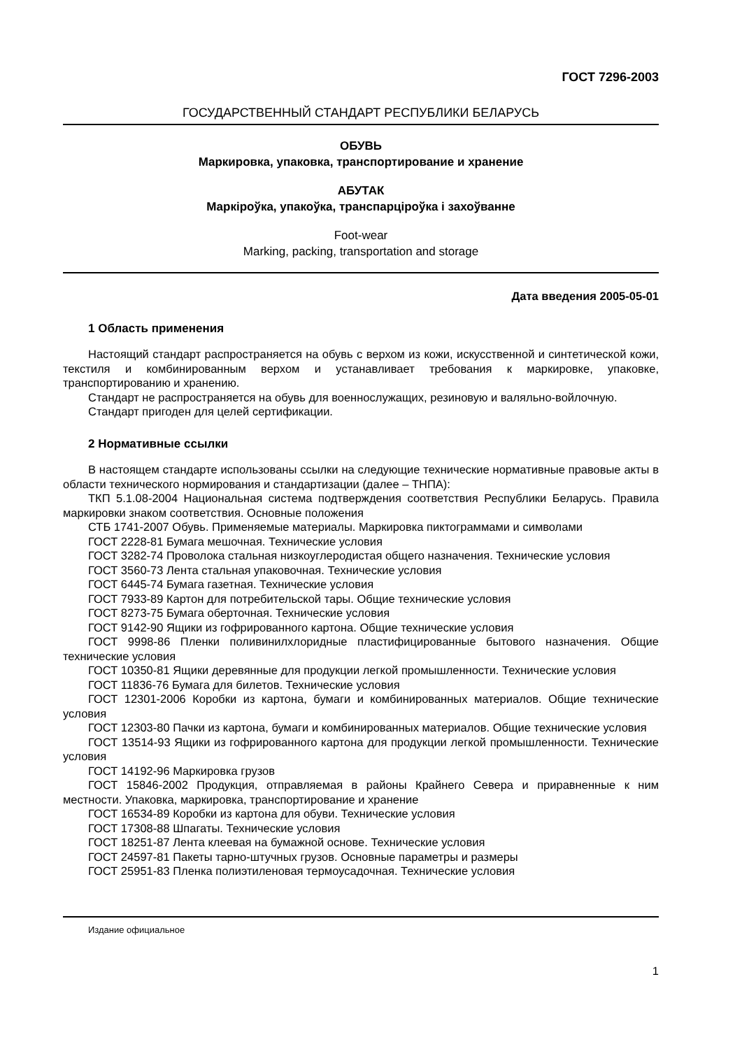ГОСТ 7296-2003
ГОСУДАРСТВЕННЫЙ СТАНДАРТ РЕСПУБЛИКИ БЕЛАРУСЬ
ОБУВЬ
Маркировка, упаковка, транспортирование и хранение
АБУТАК
Маркіроўка, упакоўка, транспарціроўка і захоўванне
Foot-wear
Marking, packing, transportation and storage
Дата введения 2005-05-01
1 Область применения
Настоящий стандарт распространяется на обувь с верхом из кожи, искусственной и синтетической кожи, текстиля и комбинированным верхом и устанавливает требования к маркировке, упаковке, транспортированию и хранению.
Стандарт не распространяется на обувь для военнослужащих, резиновую и валяльно-войлочную.
Стандарт пригоден для целей сертификации.
2 Нормативные ссылки
В настоящем стандарте использованы ссылки на следующие технические нормативные правовые акты в области технического нормирования и стандартизации (далее – ТНПА):
ТКП 5.1.08-2004 Национальная система подтверждения соответствия Республики Беларусь. Правила маркировки знаком соответствия. Основные положения
СТБ 1741-2007 Обувь. Применяемые материалы. Маркировка пиктограммами и символами
ГОСТ 2228-81 Бумага мешочная. Технические условия
ГОСТ 3282-74 Проволока стальная низкоуглеродистая общего назначения. Технические условия
ГОСТ 3560-73 Лента стальная упаковочная. Технические условия
ГОСТ 6445-74 Бумага газетная. Технические условия
ГОСТ 7933-89 Картон для потребительской тары. Общие технические условия
ГОСТ 8273-75 Бумага оберточная. Технические условия
ГОСТ 9142-90 Ящики из гофрированного картона. Общие технические условия
ГОСТ 9998-86 Пленки поливинилхлоридные пластифицированные бытового назначения. Общие технические условия
ГОСТ 10350-81 Ящики деревянные для продукции легкой промышленности. Технические условия
ГОСТ 11836-76 Бумага для билетов. Технические условия
ГОСТ 12301-2006 Коробки из картона, бумаги и комбинированных материалов. Общие технические условия
ГОСТ 12303-80 Пачки из картона, бумаги и комбинированных материалов. Общие технические условия
ГОСТ 13514-93 Ящики из гофрированного картона для продукции легкой промышленности. Технические условия
ГОСТ 14192-96 Маркировка грузов
ГОСТ 15846-2002 Продукция, отправляемая в районы Крайнего Севера и приравненные к ним местности. Упаковка, маркировка, транспортирование и хранение
ГОСТ 16534-89 Коробки из картона для обуви. Технические условия
ГОСТ 17308-88 Шпагаты. Технические условия
ГОСТ 18251-87 Лента клеевая на бумажной основе. Технические условия
ГОСТ 24597-81 Пакеты тарно-штучных грузов. Основные параметры и размеры
ГОСТ 25951-83 Пленка полиэтиленовая термоусадочная. Технические условия
Издание официальное
1